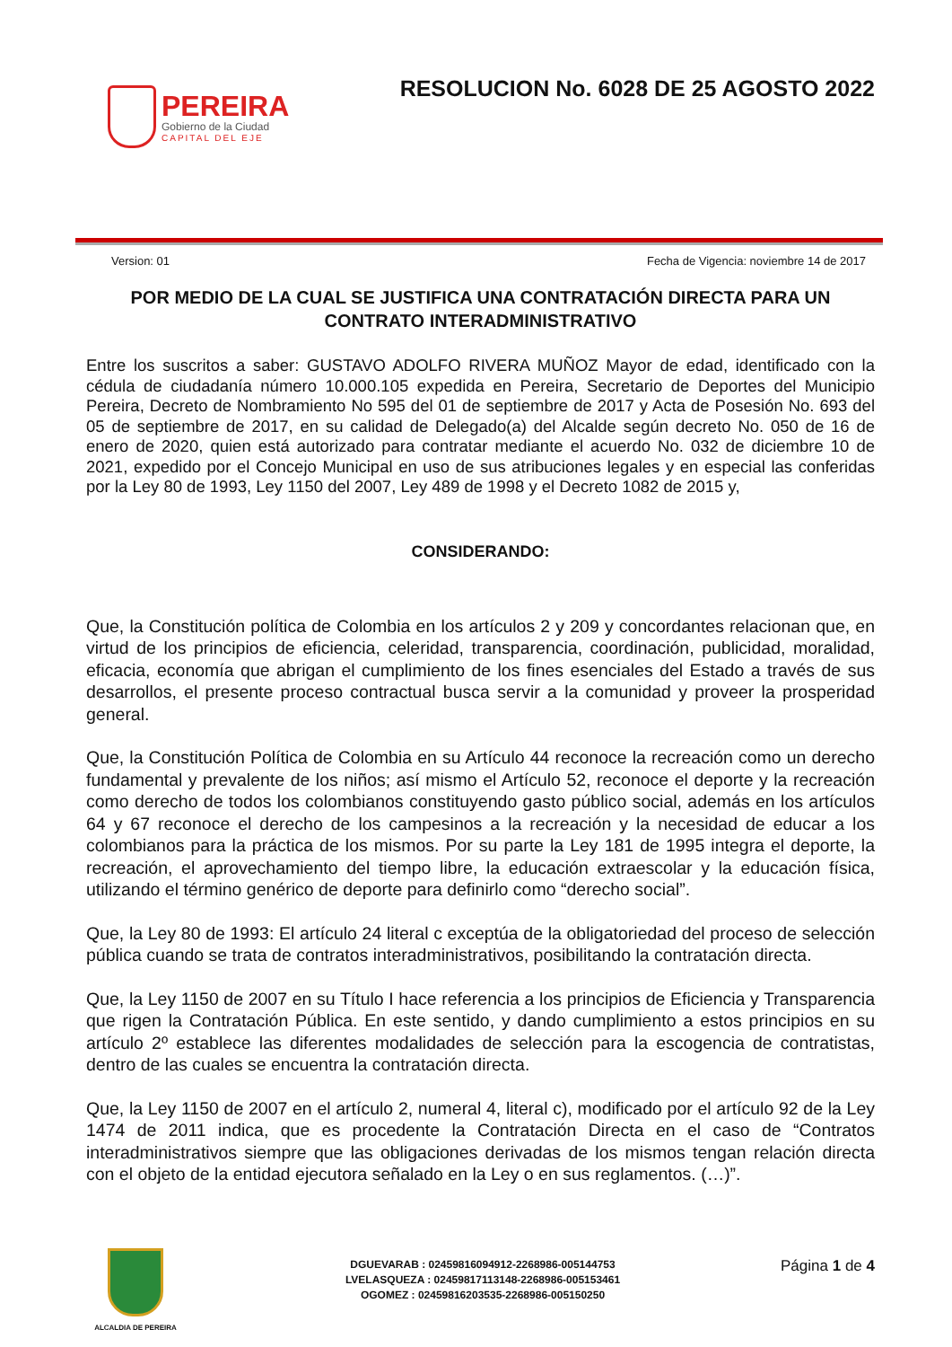PEREIRA
Gobierno de la Ciudad
CAPITAL DEL EJE
RESOLUCION No. 6028 DE 25 AGOSTO 2022
Version: 01 Fecha de Vigencia: noviembre 14 de 2017
POR MEDIO DE LA CUAL SE JUSTIFICA UNA CONTRATACIÓN DIRECTA PARA UN CONTRATO INTERADMINISTRATIVO
Entre los suscritos a saber: GUSTAVO ADOLFO RIVERA MUÑOZ Mayor de edad, identificado con la cédula de ciudadanía número 10.000.105 expedida en Pereira, Secretario de Deportes del Municipio Pereira, Decreto de Nombramiento No 595 del 01 de septiembre de 2017 y Acta de Posesión No. 693 del 05 de septiembre de 2017, en su calidad de Delegado(a) del Alcalde según decreto No. 050 de 16 de enero de 2020, quien está autorizado para contratar mediante el acuerdo No. 032 de diciembre 10 de 2021, expedido por el Concejo Municipal en uso de sus atribuciones legales y en especial las conferidas por la Ley 80 de 1993, Ley 1150 del 2007, Ley 489 de 1998 y el Decreto 1082 de 2015 y,
CONSIDERANDO:
Que, la Constitución política de Colombia en los artículos 2 y 209 y concordantes relacionan que, en virtud de los principios de eficiencia, celeridad, transparencia, coordinación, publicidad, moralidad, eficacia, economía que abrigan el cumplimiento de los fines esenciales del Estado a través de sus desarrollos, el presente proceso contractual busca servir a la comunidad y proveer la prosperidad general.
Que, la Constitución Política de Colombia en su Artículo 44 reconoce la recreación como un derecho fundamental y prevalente de los niños; así mismo el Artículo 52, reconoce el deporte y la recreación como derecho de todos los colombianos constituyendo gasto público social, además en los artículos 64 y 67 reconoce el derecho de los campesinos a la recreación y la necesidad de educar a los colombianos para la práctica de los mismos. Por su parte la Ley 181 de 1995 integra el deporte, la recreación, el aprovechamiento del tiempo libre, la educación extraescolar y la educación física, utilizando el término genérico de deporte para definirlo como “derecho social”.
Que, la Ley 80 de 1993: El artículo 24 literal c exceptúa de la obligatoriedad del proceso de selección pública cuando se trata de contratos interadministrativos, posibilitando la contratación directa.
Que, la Ley 1150 de 2007 en su Título I hace referencia a los principios de Eficiencia y Transparencia que rigen la Contratación Pública. En este sentido, y dando cumplimiento a estos principios en su artículo 2º establece las diferentes modalidades de selección para la escogencia de contratistas, dentro de las cuales se encuentra la contratación directa.
Que, la Ley 1150 de 2007 en el artículo 2, numeral 4, literal c), modificado por el artículo 92 de la Ley 1474 de 2011 indica, que es procedente la Contratación Directa en el caso de “Contratos interadministrativos siempre que las obligaciones derivadas de los mismos tengan relación directa con el objeto de la entidad ejecutora señalado en la Ley o en sus reglamentos. (…)”.
ALCALDIA DE PEREIRA
DGUEVARAB : 02459816094912-2268986-005144753
LVELASQUEZA : 02459817113148-2268986-005153461
OGOMEZ : 02459816203535-2268986-005150250
Página 1 de 4